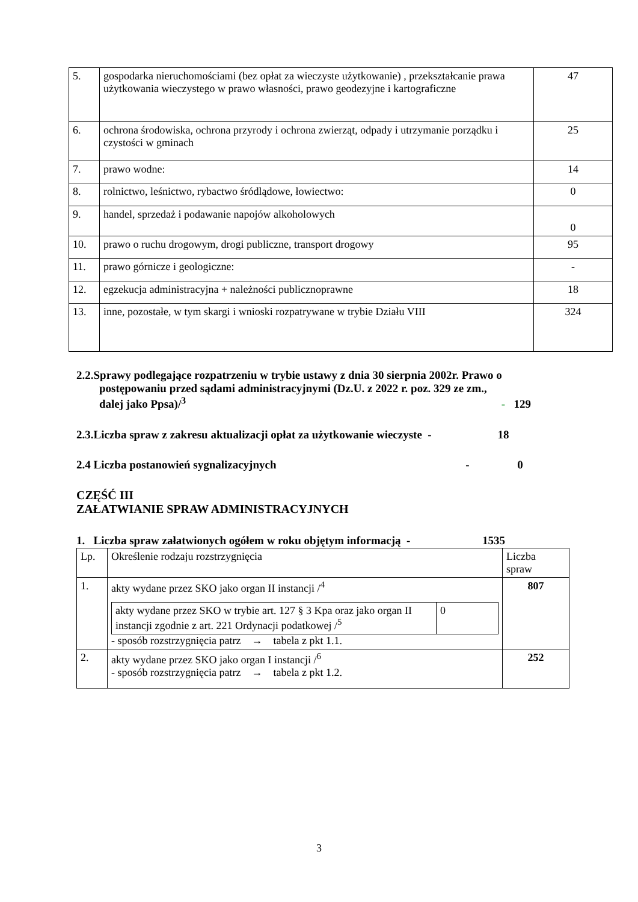| 5. | gospodarka nieruchomościami (bez opłat za wieczyste użytkowanie) , przekształcanie prawa użytkowania wieczystego w prawo własności, prawo geodezyjne i kartograficzne | 47 |
| 6. | ochrona środowiska, ochrona przyrody i ochrona zwierząt, odpady i utrzymanie porządku i czystości w gminach | 25 |
| 7. | prawo wodne: | 14 |
| 8. | rolnictwo, leśnictwo, rybactwo śródlądowe, łowiectwo: | 0 |
| 9. | handel, sprzedaż i podawanie napojów alkoholowych | 0 |
| 10. | prawo o ruchu drogowym, drogi publiczne, transport drogowy | 95 |
| 11. | prawo górnicze i geologiczne: | - |
| 12. | egzekucja administracyjna + należności publicznoprawne | 18 |
| 13. | inne, pozostałe, w tym skargi i wnioski rozpatrywane w trybie Działu VIII | 324 |
2.2.Sprawy podlegające rozpatrzeniu w trybie ustawy z dnia 30 sierpnia 2002r. Prawo o
postępowaniu przed sądami administracyjnymi (Dz.U. z 2022 r. poz. 329 ze zm.,
dalej jako Ppsa)/<sup>3</sup> - 129
2.3.Liczba spraw z zakresu aktualizacji opłat za użytkowanie wieczyste - 18
2.4 Liczba postanowień sygnalizacyjnych - 0
CZĘŚĆ III
ZAŁATWIANIE SPRAW ADMINISTRACYJNYCH
1. Liczba spraw załatwionych ogółem w roku objętym informacją - 1535
| Lp. | Określenie rodzaju rozstrzygnięcia | Liczba spraw |
| --- | --- | --- |
| 1. | akty wydane przez SKO jako organ II instancji /<sup>4</sup> / akty wydane przez SKO w trybie art. 127 § 3 Kpa oraz jako organ II instancji zgodnie z art. 221 Ordynacji podatkowej /<sup>5</sup> / 0 / - sposób rozstrzygnięcia patrz → tabela z pkt 1.1. | 807 |
| 2. | akty wydane przez SKO jako organ I instancji /<sup>6</sup> - sposób rozstrzygnięcia patrz → tabela z pkt 1.2. | 252 |
3